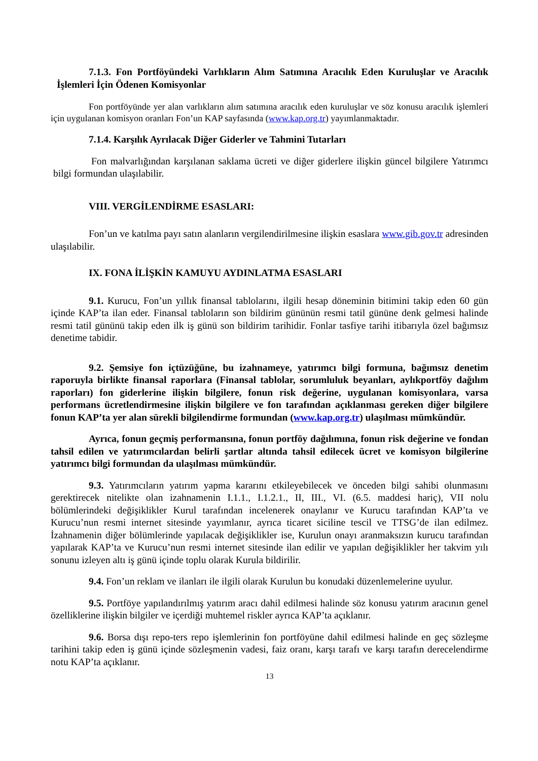7.1.3. Fon Portföyündeki Varlıkların Alım Satımına Aracılık Eden Kuruluşlar ve Aracılık İşlemleri İçin Ödenen Komisyonlar
Fon portföyünde yer alan varlıkların alım satımına aracılık eden kuruluşlar ve söz konusu aracılık işlemleri için uygulanan komisyon oranları Fon’un KAP sayfasında (www.kap.org.tr) yayımlanmaktadır.
7.1.4. Karşılık Ayrılacak Diğer Giderler ve Tahmini Tutarları
Fon malvarlığından karşılanan saklama ücreti ve diğer giderlere ilişkin güncel bilgilere Yatırımcı bilgi formundan ulaşılabilir.
VIII. VERGİLENDİRME ESASLARI:
Fon’un ve katılma payı satın alanların vergilendirilmesine ilişkin esaslara www.gib.gov.tr adresinden ulaşılabilir.
IX. FONA İLİŞKİN KAMUYU AYDINLATMA ESASLARI
9.1. Kurucu, Fon’un yıllık finansal tablolarını, ilgili hesap döneminin bitimini takip eden 60 gün içinde KAP’ta ilan eder. Finansal tabloların son bildirim gününün resmi tatil gününe denk gelmesi halinde resmi tatil gününü takip eden ilk iş günü son bildirim tarihidir. Fonlar tasfiye tarihi itibarıyla özel bağımsız denetime tabidir.
9.2. Şemsiye fon içtüzüğüne, bu izahnameye, yatırımcı bilgi formuna, bağımsız denetim raporuyla birlikte finansal raporlara (Finansal tablolar, sorumluluk beyanları, aylıkportföy dağılım raporları) fon giderlerine ilişkin bilgilere, fonun risk değerine, uygulanan komisyonlara, varsa performans ücretlendirmesine ilişkin bilgilere ve fon tarafından açıklanması gereken diğer bilgilere fonun KAP’ta yer alan sürekli bilgilendirme formundan (www.kap.org.tr) ulaşılması mümkündür.
Ayrıca, fonun geçmiş performansına, fonun portföy dağılımına, fonun risk değerine ve fondan tahsil edilen ve yatırımcılardan belirli şartlar altında tahsil edilecek ücret ve komisyon bilgilerine yatırımcı bilgi formundan da ulaşılması mümkündür.
9.3. Yatırımcıların yatırım yapma kararını etkileyebilecek ve önceden bilgi sahibi olunmasını gerektirecek nitelikte olan izahnamenin I.1.1., I.1.2.1., II, III., VI. (6.5. maddesi hariç), VII nolu bölümlerindeki değişiklikler Kurul tarafından incelenerek onaylanır ve Kurucu tarafından KAP’ta ve Kurucu’nun resmi internet sitesinde yayımlanır, ayrıca ticaret siciline tescil ve TTSG’de ilan edilmez. İzahnamenin diğer bölümlerinde yapılacak değişiklikler ise, Kurulun onayı aranmaksızın kurucu tarafından yapılarak KAP’ta ve Kurucu’nun resmi internet sitesinde ilan edilir ve yapılan değişiklikler her takvim yılı sonunu izleyen altı iş günü içinde toplu olarak Kurula bildirilir.
9.4. Fon’un reklam ve ilanları ile ilgili olarak Kurulun bu konudaki düzenlemelerine uyulur.
9.5. Portföye yapılandırılmış yatırım aracı dahil edilmesi halinde söz konusu yatırım aracının genel özelliklerine ilişkin bilgiler ve içerdiği muhtemel riskler ayrıca KAP’ta açıklanır.
9.6. Borsa dışı repo-ters repo işlemlerinin fon portföyüne dahil edilmesi halinde en geç sözleşme tarihini takip eden iş günü içinde sözleşmenin vadesi, faiz oranı, karşı tarafı ve karşı tarafın derecelendirme notu KAP’ta açıklanır.
13